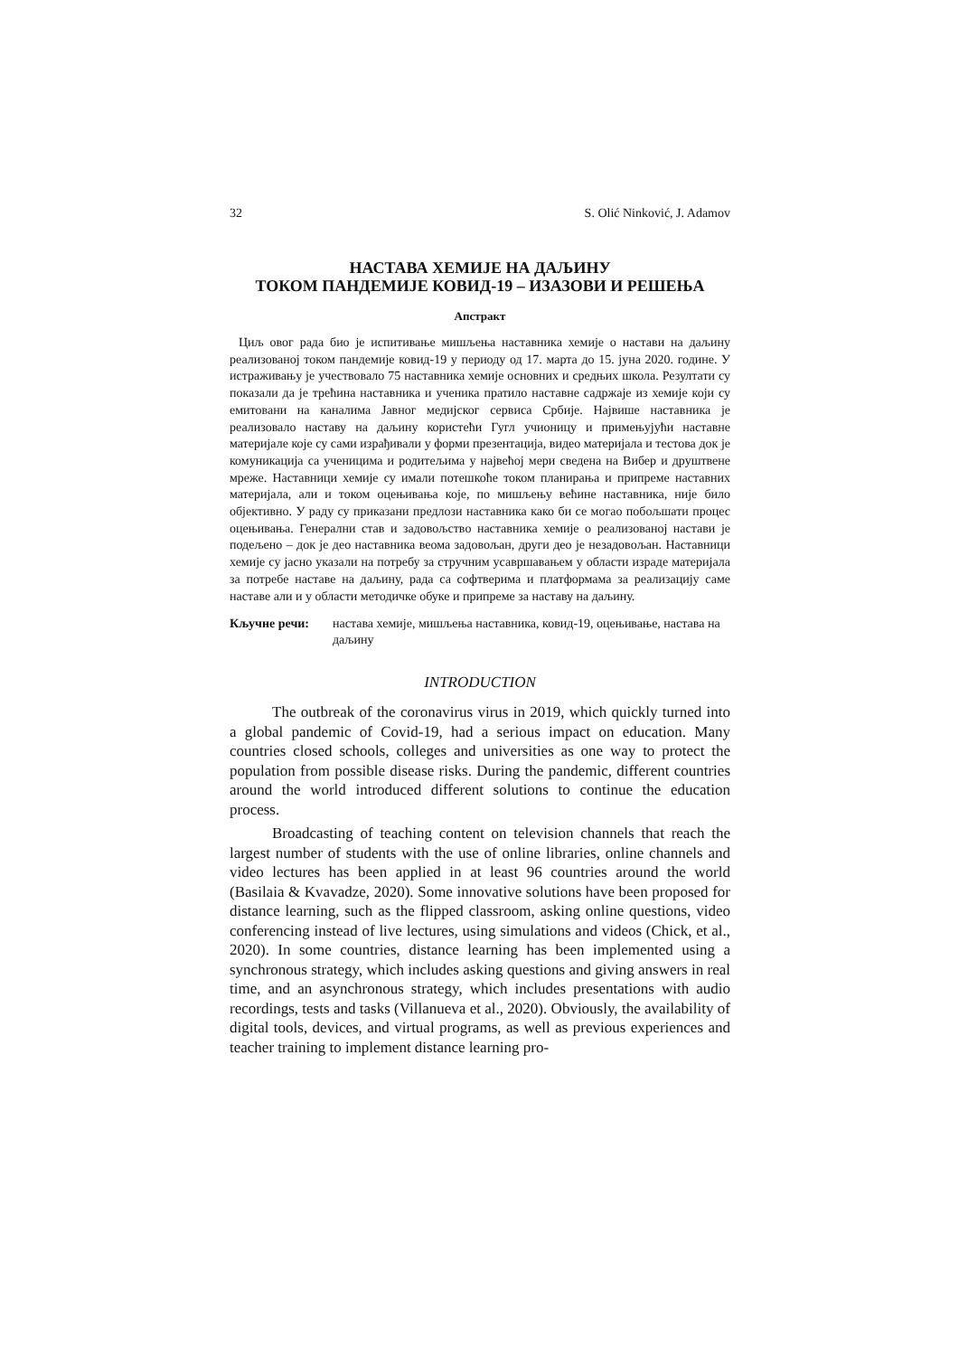32 S. Olić Ninković, J. Adamov
НАСТАВА ХЕМИЈЕ НА ДАЉИНУ
ТОКОМ ПАНДЕМИЈЕ КОВИД-19 – ИЗАЗОВИ И РЕШЕЊА
Апстракт
Циљ овог рада био је испитивање мишљења наставника хемије о настави на даљину реализованој током пандемије ковид-19 у периоду од 17. марта до 15. јуна 2020. године. У истраживању је учествовало 75 наставника хемије основних и средњих школа. Резултати су показали да је трећина наставника и ученика пратило наставне садржаје из хемије који су емитовани на каналима Јавног медијског сервиса Србије. Највише наставника је реализовало наставу на даљину користећи Гугл учионицу и примењујући наставне материјале које су сами израђивали у форми презентација, видео материјала и тестова док је комуникација са ученицима и родитељима у највећој мери сведена на Вибер и друштвене мреже. Наставници хемије су имали потешкоће током планирања и припреме наставних материјала, али и током оцењивања које, по мишљењу већине наставника, није било објективно. У раду су приказани предлози наставника како би се могао побољшати процес оцењивања. Генерални став и задовољство наставника хемије о реализованој настави је подељено – док је део наставника веома задовољан, други део је незадовољан. Наставници хемије су јасно указали на потребу за стручним усавршавањем у области израде материјала за потребе наставе на даљину, рада са софтверима и платформама за реализацију саме наставе али и у области методичке обуке и припреме за наставу на даљину.
Кључне речи: настава хемије, мишљења наставника, ковид-19, оцењивање, настава на даљину
INTRODUCTION
The outbreak of the coronavirus virus in 2019, which quickly turned into a global pandemic of Covid-19, had a serious impact on education. Many countries closed schools, colleges and universities as one way to protect the population from possible disease risks. During the pandemic, different countries around the world introduced different solutions to continue the education process.
Broadcasting of teaching content on television channels that reach the largest number of students with the use of online libraries, online channels and video lectures has been applied in at least 96 countries around the world (Basilaia & Kvavadze, 2020). Some innovative solutions have been proposed for distance learning, such as the flipped classroom, asking online questions, video conferencing instead of live lectures, using simulations and videos (Chick, et al., 2020). In some countries, distance learning has been implemented using a synchronous strategy, which includes asking questions and giving answers in real time, and an asynchronous strategy, which includes presentations with audio recordings, tests and tasks (Villanueva et al., 2020). Obviously, the availability of digital tools, devices, and virtual programs, as well as previous experiences and teacher training to implement distance learning pro-